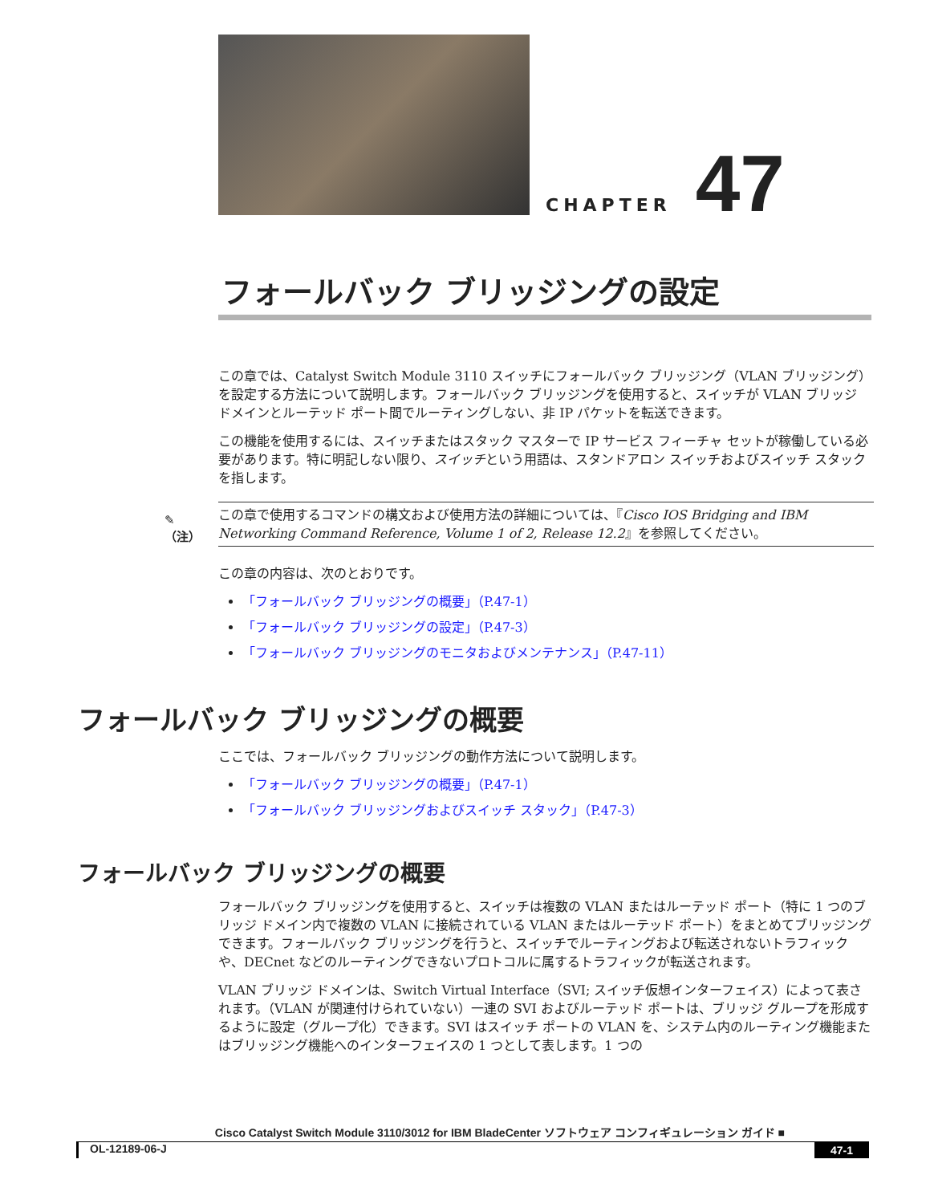CHAPTER
47
フォールバック ブリッジングの設定
この章では、Catalyst Switch Module 3110 スイッチにフォールバック ブリッジング（VLAN ブリッジング）を設定する方法について説明します。フォールバック ブリッジングを使用すると、スイッチが VLAN ブリッジ ドメインとルーテッド ポート間でルーティングしない、非 IP パケットを転送できます。
この機能を使用するには、スイッチまたはスタック マスターで IP サービス フィーチャ セットが稼働している必要があります。特に明記しない限り、スイッチという用語は、スタンドアロン スイッチおよびスイッチ スタックを指します。
✎
（注）
この章で使用するコマンドの構文および使用方法の詳細については、『Cisco IOS Bridging and IBM Networking Command Reference, Volume 1 of 2, Release 12.2』を参照してください。
この章の内容は、次のとおりです。
「フォールバック ブリッジングの概要」（P.47-1）
「フォールバック ブリッジングの設定」（P.47-3）
「フォールバック ブリッジングのモニタおよびメンテナンス」（P.47-11）
フォールバック ブリッジングの概要
ここでは、フォールバック ブリッジングの動作方法について説明します。
「フォールバック ブリッジングの概要」（P.47-1）
「フォールバック ブリッジングおよびスイッチ スタック」（P.47-3）
フォールバック ブリッジングの概要
フォールバック ブリッジングを使用すると、スイッチは複数の VLAN またはルーテッド ポート（特に 1 つのブリッジ ドメイン内で複数の VLAN に接続されている VLAN またはルーテッド ポート）をまとめてブリッジングできます。フォールバック ブリッジングを行うと、スイッチでルーティングおよび転送されないトラフィックや、DECnet などのルーティングできないプロトコルに属するトラフィックが転送されます。
VLAN ブリッジ ドメインは、Switch Virtual Interface（SVI; スイッチ仮想インターフェイス）によって表されます。（VLAN が関連付けられていない）一連の SVI およびルーテッド ポートは、ブリッジ グループを形成するように設定（グループ化）できます。SVI はスイッチ ポートの VLAN を、システム内のルーティング機能またはブリッジング機能へのインターフェイスの 1 つとして表します。1 つの
Cisco Catalyst Switch Module 3110/3012 for IBM BladeCenter ソフトウェア コンフィギュレーション ガイド ■
OL-12189-06-J 47-1